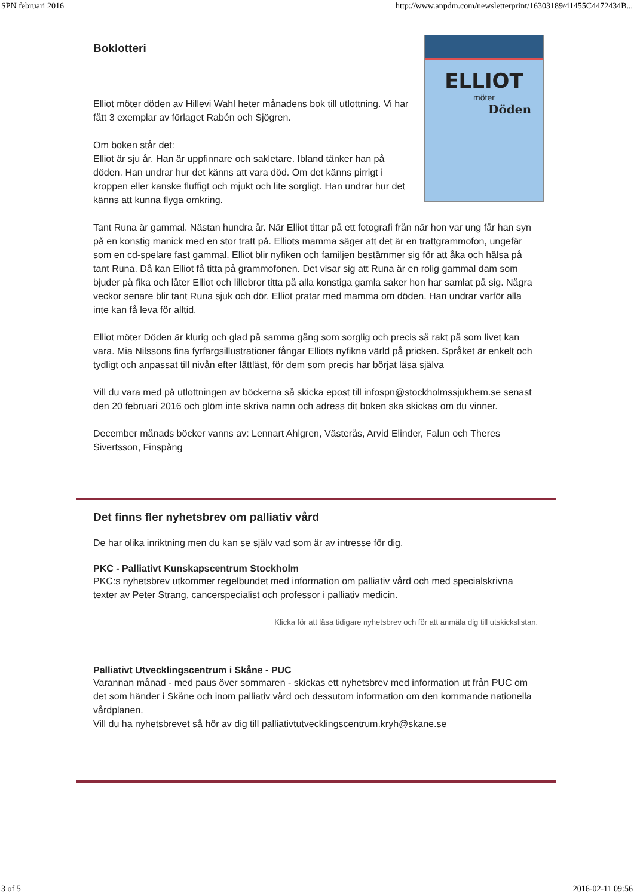SPN februari 2016 http://www.anpdm.com/newsletterprint/16303189/41455C4472434B...
ELLIOT
möter
Döden
Boklotteri
Elliot möter döden av Hillevi Wahl heter månadens bok till utlottning. Vi har fått 3 exemplar av förlaget Rabén och Sjögren.
Om boken står det:
Elliot är sju år. Han är uppfinnare och sakletare. Ibland tänker han på döden. Han undrar hur det känns att vara död. Om det känns pirrigt i kroppen eller kanske fluffigt och mjukt och lite sorgligt. Han undrar hur det känns att kunna flyga omkring.
Tant Runa är gammal. Nästan hundra år. När Elliot tittar på ett fotografi från när hon var ung får han syn på en konstig manick med en stor tratt på. Elliots mamma säger att det är en trattgrammofon, ungefär som en cd-spelare fast gammal. Elliot blir nyfiken och familjen bestämmer sig för att åka och hälsa på tant Runa. Då kan Elliot få titta på grammofonen. Det visar sig att Runa är en rolig gammal dam som bjuder på fika och låter Elliot och lillebror titta på alla konstiga gamla saker hon har samlat på sig. Några veckor senare blir tant Runa sjuk och dör. Elliot pratar med mamma om döden. Han undrar varför alla inte kan få leva för alltid.
Elliot möter Döden är klurig och glad på samma gång som sorglig och precis så rakt på som livet kan vara. Mia Nilssons fina fyrfärgsillustrationer fångar Elliots nyfikna värld på pricken. Språket är enkelt och tydligt och anpassat till nivån efter lättläst, för dem som precis har börjat läsa själva
Vill du vara med på utlottningen av böckerna så skicka epost till infospn@stockholmssjukhem.se senast den 20 februari 2016 och glöm inte skriva namn och adress dit boken ska skickas om du vinner.
December månads böcker vanns av: Lennart Ahlgren, Västerås, Arvid Elinder, Falun och Theres Sivertsson, Finspång
Det finns fler nyhetsbrev om palliativ vård
De har olika inriktning men du kan se själv vad som är av intresse för dig.
PKC - Palliativt Kunskapscentrum Stockholm
PKC:s nyhetsbrev utkommer regelbundet med information om palliativ vård och med specialskrivna texter av Peter Strang, cancerspecialist och professor i palliativ medicin.
Klicka för att läsa tidigare nyhetsbrev och för att anmäla dig till utskickslistan.
Palliativt Utvecklingscentrum i Skåne - PUC
Varannan månad - med paus över sommaren - skickas ett nyhetsbrev med information ut från PUC om det som händer i Skåne och inom palliativ vård och dessutom information om den kommande nationella vårdplanen.
Vill du ha nyhetsbrevet så hör av dig till palliativtutvecklingscentrum.kryh@skane.se
3 of 5 2016-02-11 09:56